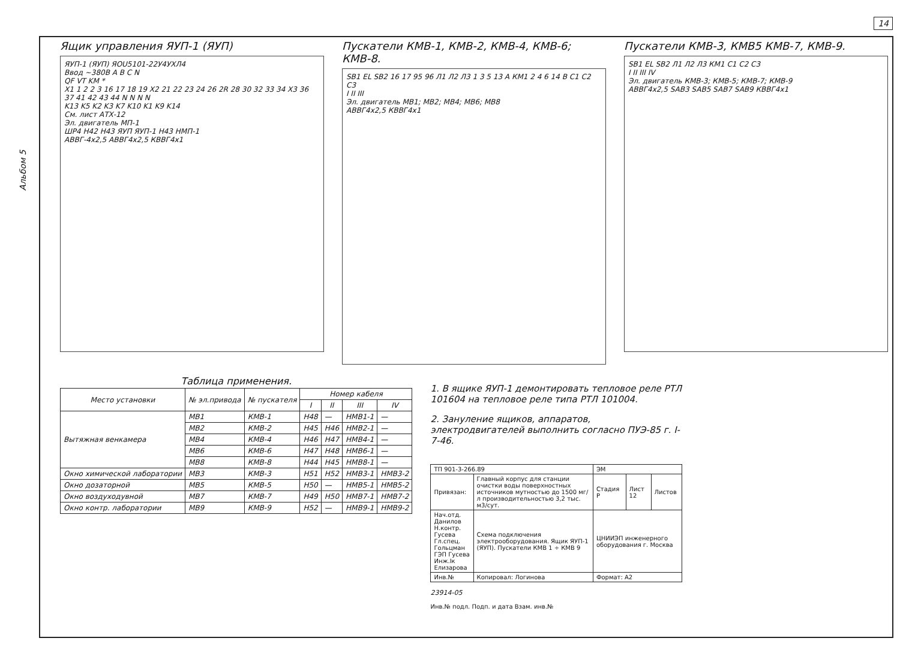14
Альбом 5
Ящик управления ЯУП-1 (ЯУП)
ЯУП-1 (ЯУП) ЯОU5101-22У4УХЛ4
Ввод ~380В A B C N
QF VT KM *
X1 1 2 2 3 16 17 18 19 X2 21 22 23 24 26 2R 28 30 32 33 34 X3 36 37 41 42 43 44 N N N N
K13 K5 K2 K3 K7 K10 K1 K9 K14
См. лист АТХ-12
Эл. двигатель МП-1
ШР4 Н42 Н43 ЯУП ЯУП-1 Н43 НМП-1
АВВГ-4х2,5 АВВГ4х2,5 КВВГ4х1
Пускатели КМВ-1, КМВ-2, КМВ-4, КМВ-6; КМВ-8.
SB1 EL SB2 16 17 95 96 Л1 Л2 Л3 1 3 5 13 А КМ1 2 4 6 14 В С1 С2 С3
I II III
Эл. двигатель МВ1; МВ2; МВ4; МВ6; МВ8
АВВГ4х2,5 КВВГ4х1
Пускатели КМВ-3, КМВ5 КМВ-7, КМВ-9.
SB1 EL SB2 Л1 Л2 Л3 КМ1 С1 С2 С3
I II III IV
Эл. двигатель КМВ-3; КМВ-5; КМВ-7; КМВ-9
АВВГ4х2,5 SAB3 SAB5 SAB7 SAB9 КВВГ4х1
Таблица применения.
| Место установки | № эл.привода | № пускателя | Номер кабеля | | | |
| --- | --- | --- | --- | --- | --- | --- |
| | | | I | II | III | IV |
| Вытяжная венкамера | МВ1 | КМВ-1 | Н48 | — | НМВ1-1 | — |
| | МВ2 | КМВ-2 | Н45 | Н46 | НМВ2-1 | — |
| | МВ4 | КМВ-4 | Н46 | Н47 | НМВ4-1 | — |
| | МВ6 | КМВ-6 | Н47 | Н48 | НМВ6-1 | — |
| | МВ8 | КМВ-8 | Н44 | Н45 | НМВ8-1 | — |
| Окно химической лаборатории | МВ3 | КМВ-3 | Н51 | Н52 | НМВ3-1 | НМВ3-2 |
| Окно дозаторной | МВ5 | КМВ-5 | Н50 | — | НМВ5-1 | НМВ5-2 |
| Окно воздуходувной | МВ7 | КМВ-7 | Н49 | Н50 | НМВ7-1 | НМВ7-2 |
| Окно контр. лаборатории | МВ9 | КМВ-9 | Н52 | — | НМВ9-1 | НМВ9-2 |
1. В ящике ЯУП-1 демонтировать тепловое реле РТЛ 101604 на тепловое реле типа РТЛ 101004.
2. Зануление ящиков, аппаратов, электродвигателей выполнить согласно ПУЭ-85 г. I-7-46.
| ТП 901-3-266.89 | | ЭМ | | |
| Привязан: | Главный корпус для станции очистки воды поверхностных источников мутностью до 1500 мг/л производительностью 3,2 тыс. м3/сут. | Стадия Р | Лист 12 | Листов |
| Нач.отд. Данилов Н.контр. Гусева Гл.спец. Гольцман ГЭП Гусева Инж.Iк Елизарова | Схема подключения электрооборудования. Ящик ЯУП-1 (ЯУП). Пускатели КМВ 1 ÷ КМВ 9 | ЦНИИЭП инженерного оборудования г. Москва | | |
| Инв.№ | Копировал: Логинова | Формат: А2 | | |
23914-05
Инв.№ подл. Подп. и дата Взам. инв.№